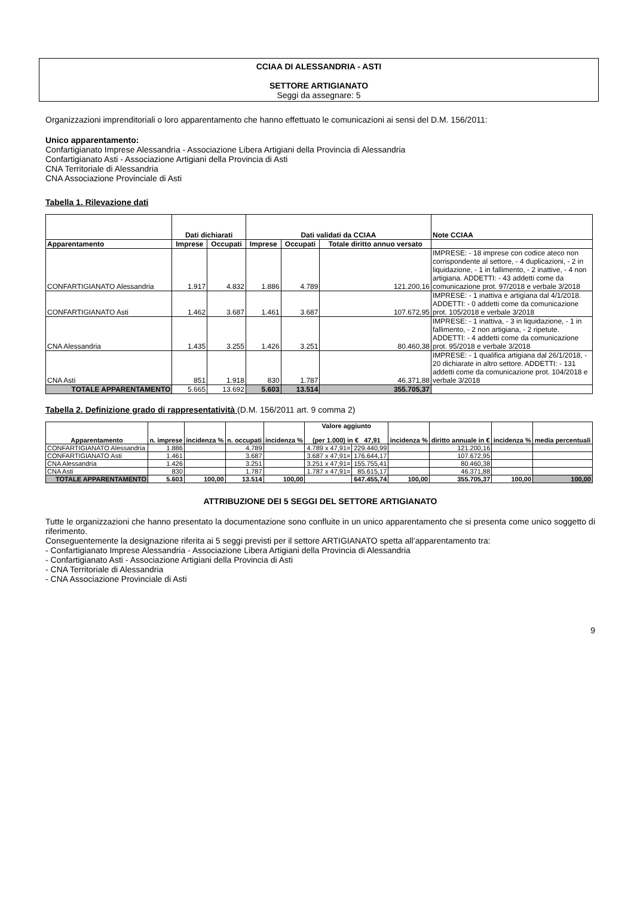CCIAA DI ALESSANDRIA - ASTI
SETTORE ARTIGIANATO
Seggi da assegnare: 5
Organizzazioni imprenditoriali o loro apparentamento che hanno effettuato le comunicazioni ai sensi del D.M. 156/2011:
Unico apparentamento:
Confartigianato Imprese Alessandria - Associazione Libera Artigiani della Provincia di Alessandria
Confartigianato Asti - Associazione Artigiani della Provincia di Asti
CNA Territoriale di Alessandria
CNA Associazione Provinciale di Asti
Tabella 1. Rilevazione dati
| | Dati dichiarati | | Dati validati da CCIAA | | | Note CCIAA |
| --- | --- | --- | --- | --- | --- | --- |
| Apparentamento | Imprese | Occupati | Imprese | Occupati | Totale diritto annuo versato | |
| CONFARTIGIANATO Alessandria | 1.917 | 4.832 | 1.886 | 4.789 | 121.200,16 | IMPRESE: - 18 imprese con codice ateco non corrispondente al settore, - 4 duplicazioni, - 2 in liquidazione, - 1 in fallimento, - 2 inattive, - 4 non artigiana. ADDETTI: - 43 addetti come da comunicazione prot. 97/2018 e verbale 3/2018 |
| CONFARTIGIANATO Asti | 1.462 | 3.687 | 1.461 | 3.687 | 107.672,95 | IMPRESE: - 1 inattiva e artigiana dal 4/1/2018. ADDETTI: - 0 addetti come da comunicazione prot. 105/2018 e verbale 3/2018 |
| CNA Alessandria | 1.435 | 3.255 | 1.426 | 3.251 | 80.460,38 | IMPRESE: - 1 inattiva, - 3 in liquidazione, - 1 in fallimento, - 2 non artigiana, - 2 ripetute. ADDETTI: - 4 addetti come da comunicazione prot. 95/2018 e verbale 3/2018 |
| CNA Asti | 851 | 1.918 | 830 | 1.787 | 46.371,88 | IMPRESE: - 1 qualifica artigiana dal 26/1/2018, - 20 dichiarate in altro settore. ADDETTI: - 131 addetti come da comunicazione prot. 104/2018 e verbale 3/2018 |
| TOTALE APPARENTAMENTO | 5.665 | 13.692 | 5.603 | 13.514 | 355.705,37 | |
Tabella 2. Definizione grado di rappresentatività (D.M. 156/2011 art. 9 comma 2)
| Apparentamento | n. imprese | incidenza % | n. occupati | incidenza % | Valore aggiunto (per 1.000) in € 47,91 | | incidenza % | diritto annuale in € | incidenza % | media percentuali |
| --- | --- | --- | --- | --- | --- | --- | --- | --- | --- | --- |
| CONFARTIGIANATO Alessandria | 1.886 | | 4.789 | | 4.789 x 47,91= | 229.440,99 | | 121.200,16 | | |
| CONFARTIGIANATO Asti | 1.461 | | 3.687 | | 3.687 x 47,91= | 176.644,17 | | 107.672,95 | | |
| CNA Alessandria | 1.426 | | 3.251 | | 3.251 x 47,91= | 155.755,41 | | 80.460,38 | | |
| CNA Asti | 830 | | 1.787 | | 1.787 x 47,91= | 85.615,17 | | 46.371,88 | | |
| TOTALE APPARENTAMENTO | 5.603 | 100,00 | 13.514 | 100,00 | | 647.455,74 | 100,00 | 355.705,37 | 100,00 | 100,00 |
ATTRIBUZIONE DEI 5 SEGGI DEL SETTORE ARTIGIANATO
Tutte le organizzazioni che hanno presentato la documentazione sono confluite in un unico apparentamento che si presenta come unico soggetto di riferimento.
Conseguentemente la designazione riferita ai 5 seggi previsti per il settore ARTIGIANATO spetta all’apparentamento tra:
- Confartigianato Imprese Alessandria - Associazione Libera Artigiani della Provincia di Alessandria
- Confartigianato Asti - Associazione Artigiani della Provincia di Asti
- CNA Territoriale di Alessandria
- CNA Associazione Provinciale di Asti
9